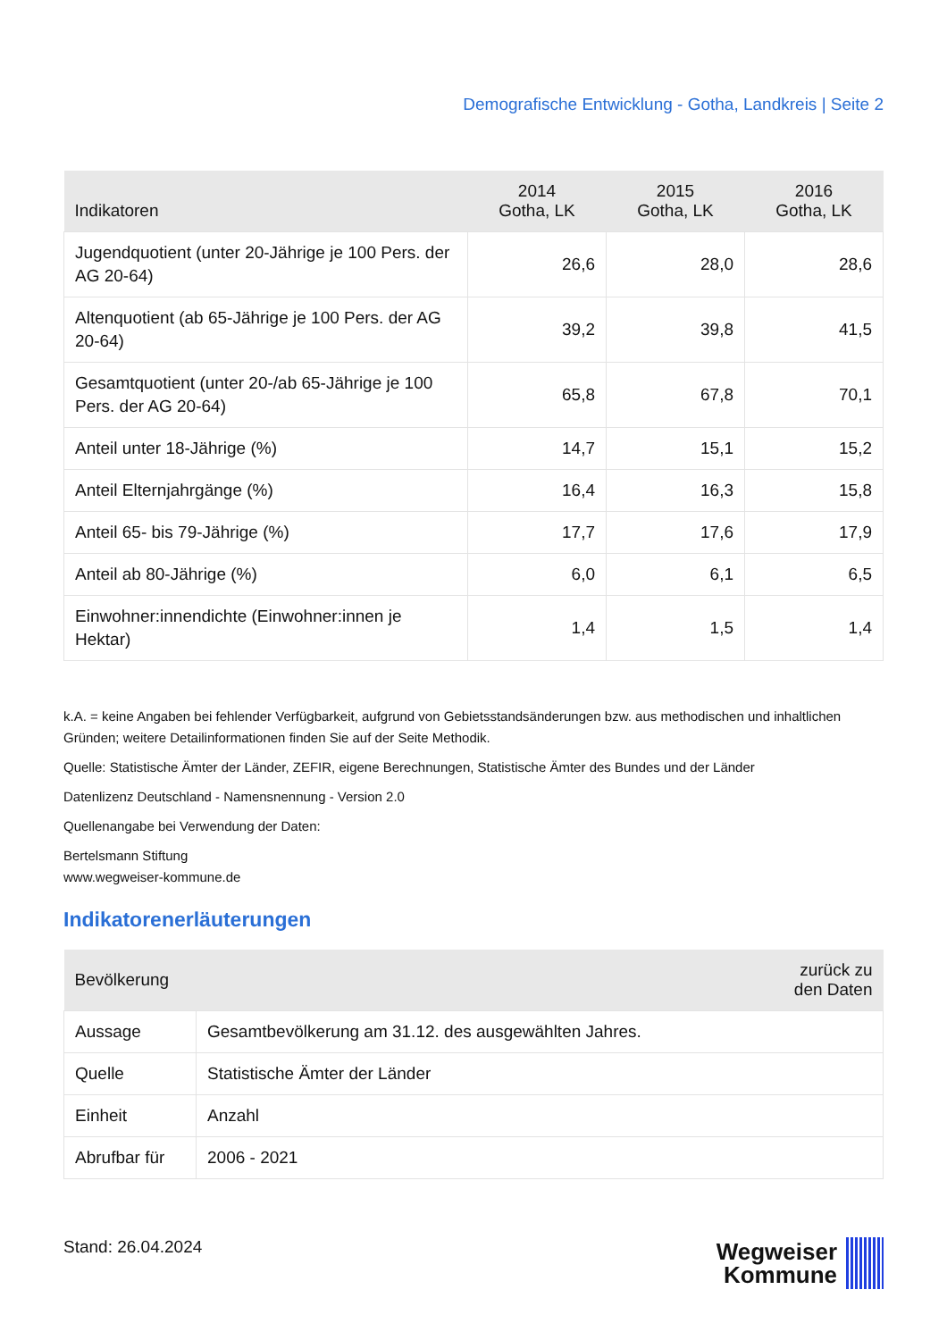Demografische Entwicklung - Gotha, Landkreis | Seite 2
| Indikatoren | 2014 Gotha, LK | 2015 Gotha, LK | 2016 Gotha, LK |
| --- | --- | --- | --- |
| Jugendquotient (unter 20-Jährige je 100 Pers. der AG 20-64) | 26,6 | 28,0 | 28,6 |
| Altenquotient (ab 65-Jährige je 100 Pers. der AG 20-64) | 39,2 | 39,8 | 41,5 |
| Gesamtquotient (unter 20-/ab 65-Jährige je 100 Pers. der AG 20-64) | 65,8 | 67,8 | 70,1 |
| Anteil unter 18-Jährige (%) | 14,7 | 15,1 | 15,2 |
| Anteil Elternjahrgänge (%) | 16,4 | 16,3 | 15,8 |
| Anteil 65- bis 79-Jährige (%) | 17,7 | 17,6 | 17,9 |
| Anteil ab 80-Jährige (%) | 6,0 | 6,1 | 6,5 |
| Einwohner:innendichte (Einwohner:innen je Hektar) | 1,4 | 1,5 | 1,4 |
k.A. = keine Angaben bei fehlender Verfügbarkeit, aufgrund von Gebietsstandsänderungen bzw. aus methodischen und inhaltlichen Gründen; weitere Detailinformationen finden Sie auf der Seite Methodik.
Quelle: Statistische Ämter der Länder, ZEFIR, eigene Berechnungen, Statistische Ämter des Bundes und der Länder
Datenlizenz Deutschland - Namensnennung - Version 2.0
Quellenangabe bei Verwendung der Daten:
Bertelsmann Stiftung
www.wegweiser-kommune.de
Indikatorenerläuterungen
| Bevölkerung | | zurück zu den Daten |
| --- | --- | --- |
| Aussage | Gesamtbevölkerung am 31.12. des ausgewählten Jahres. | |
| Quelle | Statistische Ämter der Länder | |
| Einheit | Anzahl | |
| Abrufbar für | 2006 - 2021 | |
Stand: 26.04.2024
Wegweiser
Kommune